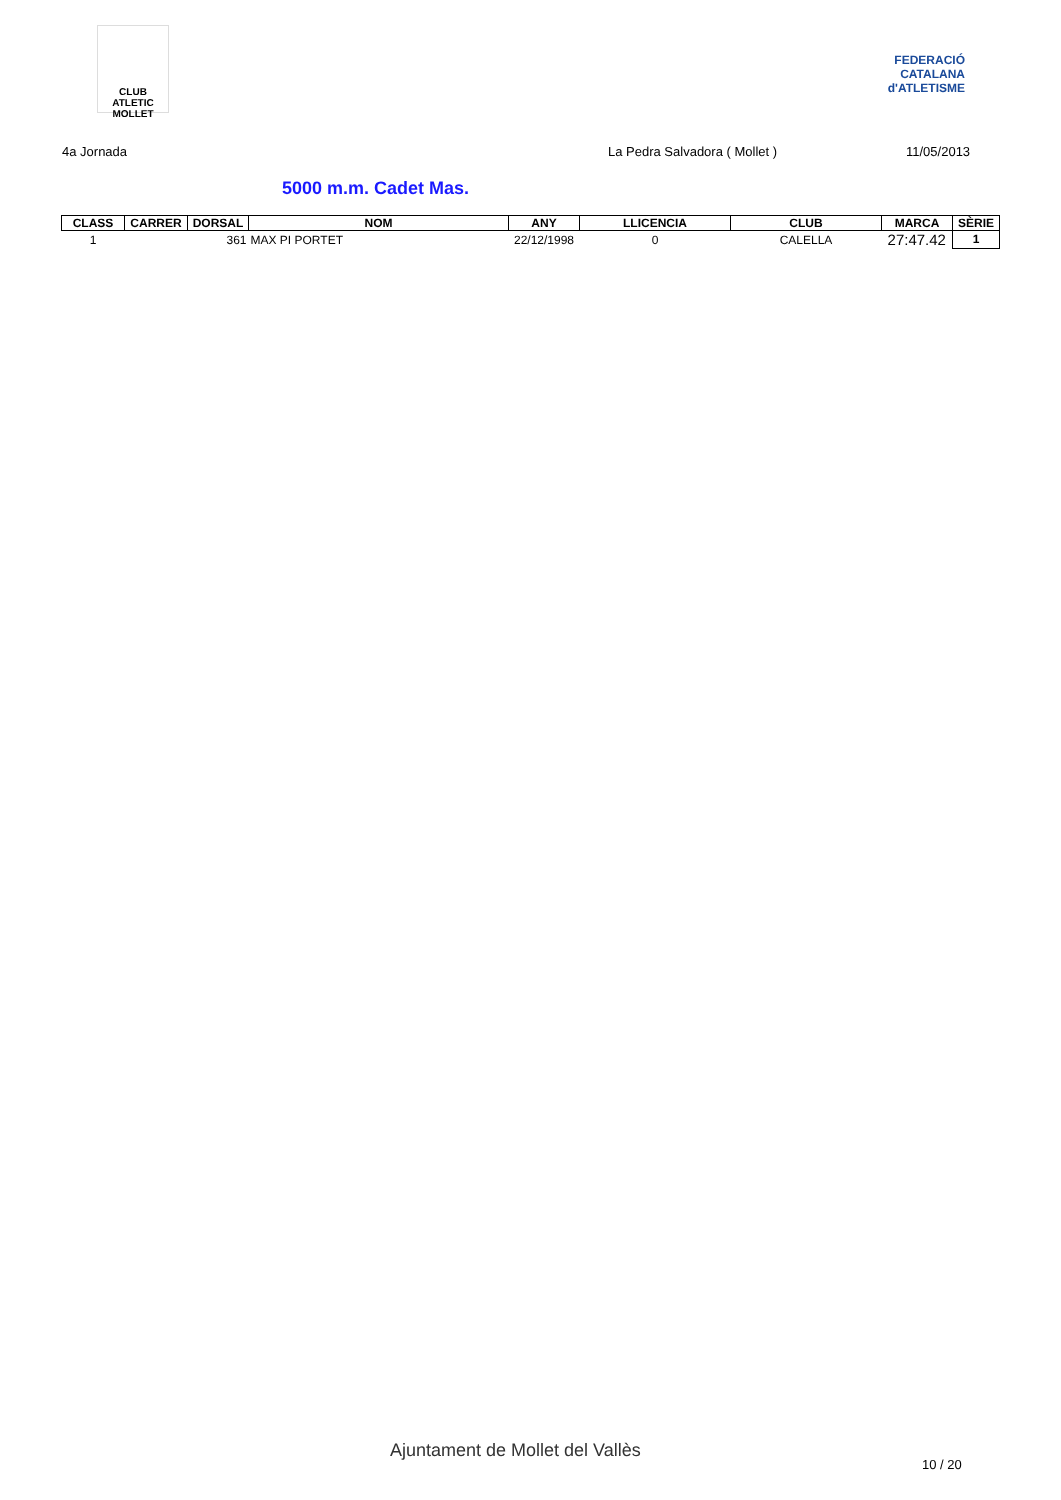CLUB ATLETIC MOLLET
FEDERACIÓ CATALANA d'ATLETISME
4a Jornada La Pedra Salvadora ( Mollet ) 11/05/2013
5000 m.m. Cadet Mas.
| CLASS | CARRER | DORSAL | NOM | ANY | LLICENCIA | CLUB | MARCA | SÈRIE |
| --- | --- | --- | --- | --- | --- | --- | --- | --- |
| 1 | | 361 | MAX PI PORTET | 22/12/1998 | 0 | CALELLA | 27:47.42 | 1 |
Ajuntament de Mollet del Vallès
10 / 20